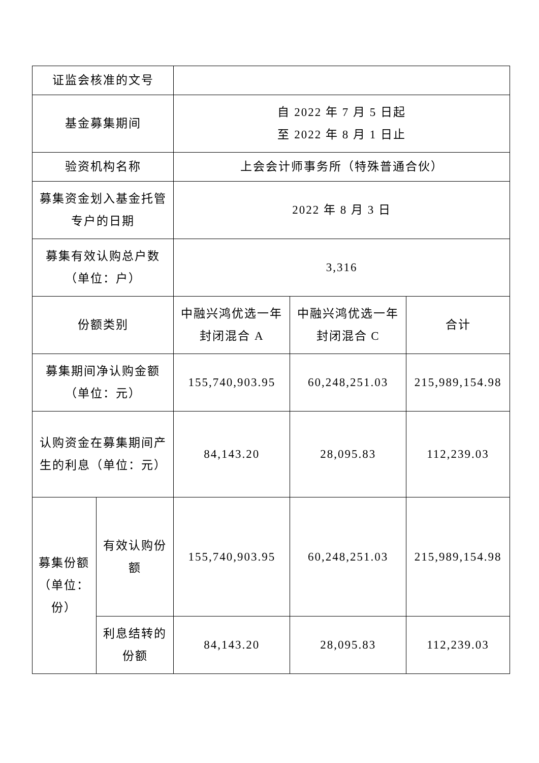| 证监会核准的文号 | | | | |
| 基金募集期间 | | 自 2022 年 7 月 5 日起 至 2022 年 8 月 1 日止 | | |
| 验资机构名称 | | 上会会计师事务所（特殊普通合伙） | | |
| 募集资金划入基金托管专户的日期 | | 2022 年 8 月 3 日 | | |
| 募集有效认购总户数（单位：户） | | 3,316 | | |
| 份额类别 | | 中融兴鸿优选一年封闭混合 A | 中融兴鸿优选一年封闭混合 C | 合计 |
| 募集期间净认购金额（单位：元） | | 155,740,903.95 | 60,248,251.03 | 215,989,154.98 |
| 认购资金在募集期间产生的利息（单位：元） | | 84,143.20 | 28,095.83 | 112,239.03 |
| 募集份额（单位：份） | 有效认购份额 | 155,740,903.95 | 60,248,251.03 | 215,989,154.98 |
| | 利息结转的份额 | 84,143.20 | 28,095.83 | 112,239.03 |